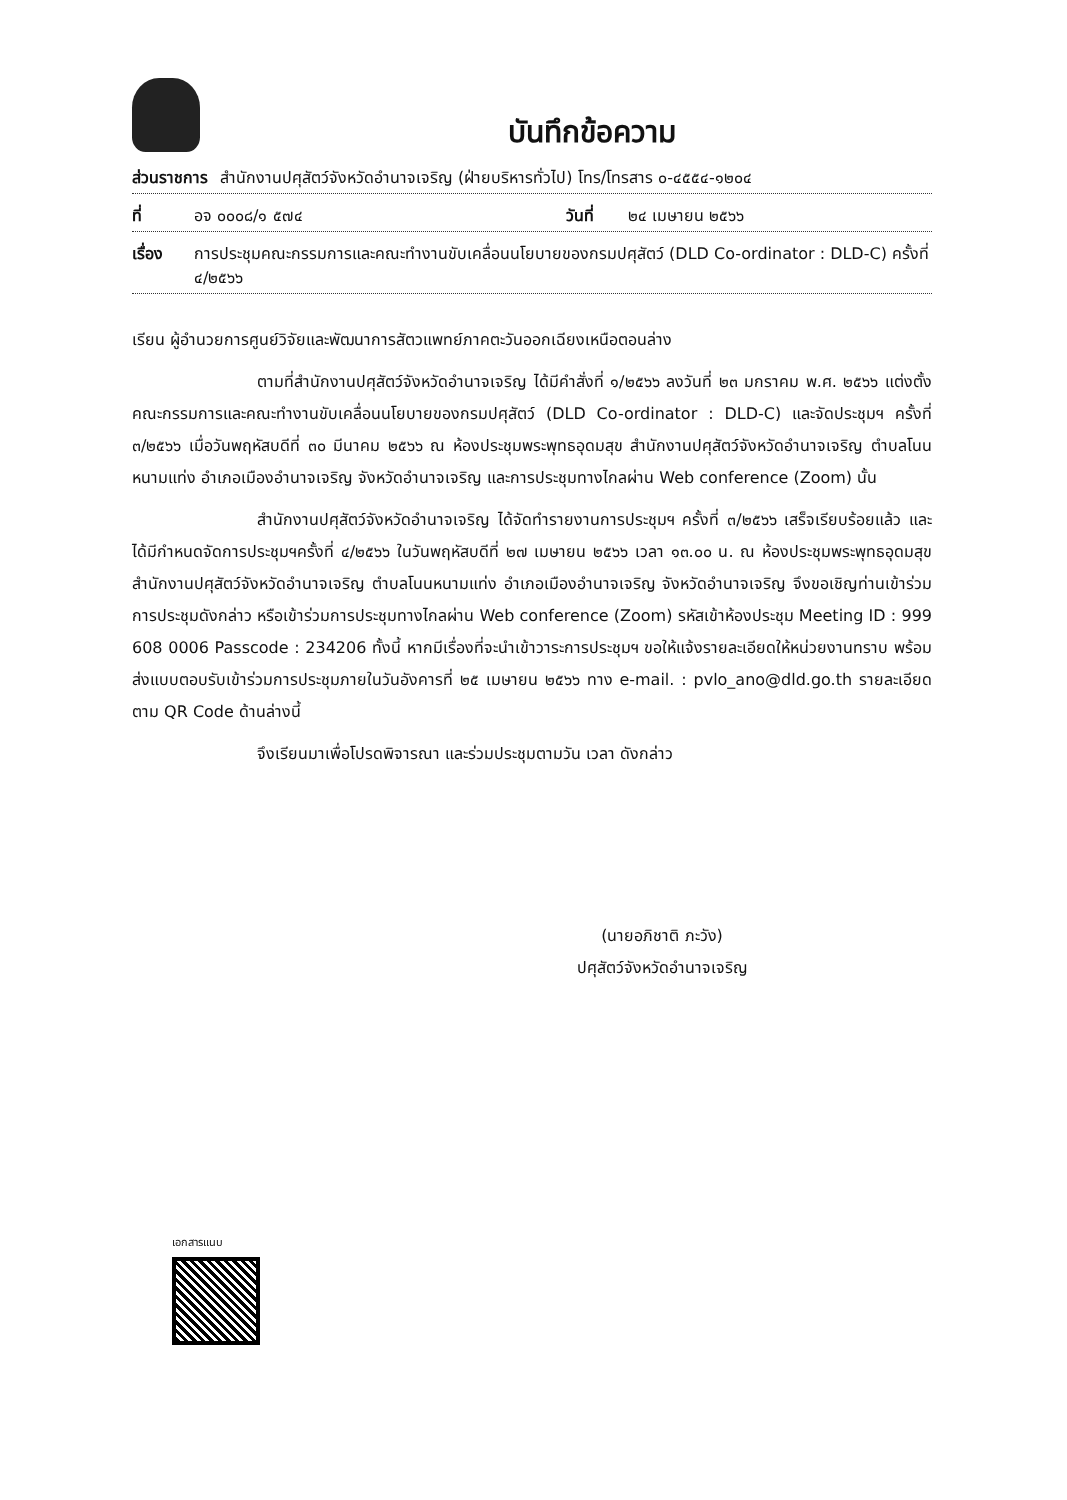บันทึกข้อความ
ส่วนราชการ สำนักงานปศุสัตว์จังหวัดอำนาจเจริญ (ฝ่ายบริหารทั่วไป) โทร/โทรสาร ๐-๔๕๕๔-๑๒๐๔
ที่ อจ ๐๐๐๘/๑ ๕๗๔ วันที่ ๒๔ เมษายน ๒๕๖๖
เรื่อง การประชุมคณะกรรมการและคณะทำงานขับเคลื่อนนโยบายของกรมปศุสัตว์ (DLD Co-ordinator : DLD-C) ครั้งที่ ๔/๒๕๖๖
เรียน ผู้อำนวยการศูนย์วิจัยและพัฒนาการสัตวแพทย์ภาคตะวันออกเฉียงเหนือตอนล่าง
ตามที่สำนักงานปศุสัตว์จังหวัดอำนาจเจริญ ได้มีคำสั่งที่ ๑/๒๕๖๖ ลงวันที่ ๒๓ มกราคม พ.ศ. ๒๕๖๖ แต่งตั้งคณะกรรมการและคณะทำงานขับเคลื่อนนโยบายของกรมปศุสัตว์ (DLD Co-ordinator : DLD-C) และจัดประชุมฯ ครั้งที่ ๓/๒๕๖๖ เมื่อวันพฤหัสบดีที่ ๓๐ มีนาคม ๒๕๖๖ ณ ห้องประชุมพระพุทธอุดมสุข สำนักงานปศุสัตว์จังหวัดอำนาจเจริญ ตำบลโนนหนามแท่ง อำเภอเมืองอำนาจเจริญ จังหวัดอำนาจเจริญ และการประชุมทางไกลผ่าน Web conference (Zoom) นั้น
สำนักงานปศุสัตว์จังหวัดอำนาจเจริญ ได้จัดทำรายงานการประชุมฯ ครั้งที่ ๓/๒๕๖๖ เสร็จเรียบร้อยแล้ว และได้มีกำหนดจัดการประชุมฯครั้งที่ ๔/๒๕๖๖ ในวันพฤหัสบดีที่ ๒๗ เมษายน ๒๕๖๖ เวลา ๑๓.๐๐ น. ณ ห้องประชุมพระพุทธอุดมสุข สำนักงานปศุสัตว์จังหวัดอำนาจเจริญ ตำบลโนนหนามแท่ง อำเภอเมืองอำนาจเจริญ จังหวัดอำนาจเจริญ จึงขอเชิญท่านเข้าร่วมการประชุมดังกล่าว หรือเข้าร่วมการประชุมทางไกลผ่าน Web conference (Zoom) รหัสเข้าห้องประชุม Meeting ID : 999 608 0006 Passcode : 234206 ทั้งนี้ หากมีเรื่องที่จะนำเข้าวาระการประชุมฯ ขอให้แจ้งรายละเอียดให้หน่วยงานทราบ พร้อมส่งแบบตอบรับเข้าร่วมการประชุมภายในวันอังคารที่ ๒๕ เมษายน ๒๕๖๖ ทาง e-mail. : pvlo_ano@dld.go.th รายละเอียดตาม QR Code ด้านล่างนี้
จึงเรียนมาเพื่อโปรดพิจารณา และร่วมประชุมตามวัน เวลา ดังกล่าว
(นายอภิชาติ ภะวัง)
ปศุสัตว์จังหวัดอำนาจเจริญ
เอกสารแนบ